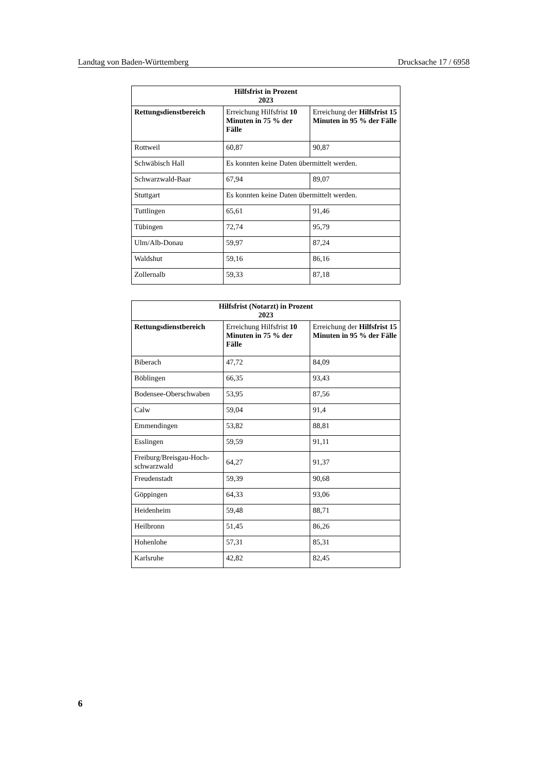Landtag von Baden-Württemberg Drucksache 17 / 6958
| Hilfsfrist in Prozent 2023 | | |
| --- | --- | --- |
| Rettungsdienstbereich | Erreichung Hilfsfrist 10 Minuten in 75 % der Fälle | Erreichung der Hilfsfrist 15 Minuten in 95 % der Fälle |
| Rottweil | 60,87 | 90,87 |
| Schwäbisch Hall | Es konnten keine Daten übermittelt werden. | |
| Schwarzwald-Baar | 67,94 | 89,07 |
| Stuttgart | Es konnten keine Daten übermittelt werden. | |
| Tuttlingen | 65,61 | 91,46 |
| Tübingen | 72,74 | 95,79 |
| Ulm/Alb-Donau | 59,97 | 87,24 |
| Waldshut | 59,16 | 86,16 |
| Zollernalb | 59,33 | 87,18 |
| Hilfsfrist (Notarzt) in Prozent 2023 | | |
| --- | --- | --- |
| Rettungsdienstbereich | Erreichung Hilfsfrist 10 Minuten in 75 % der Fälle | Erreichung der Hilfsfrist 15 Minuten in 95 % der Fälle |
| Biberach | 47,72 | 84,09 |
| Böblingen | 66,35 | 93,43 |
| Bodensee-Oberschwaben | 53,95 | 87,56 |
| Calw | 59,04 | 91,4 |
| Emmendingen | 53,82 | 88,81 |
| Esslingen | 59,59 | 91,11 |
| Freiburg/Breisgau-Hoch-schwarzwald | 64,27 | 91,37 |
| Freudenstadt | 59,39 | 90,68 |
| Göppingen | 64,33 | 93,06 |
| Heidenheim | 59,48 | 88,71 |
| Heilbronn | 51,45 | 86,26 |
| Hohenlohe | 57,31 | 85,31 |
| Karlsruhe | 42,82 | 82,45 |
6